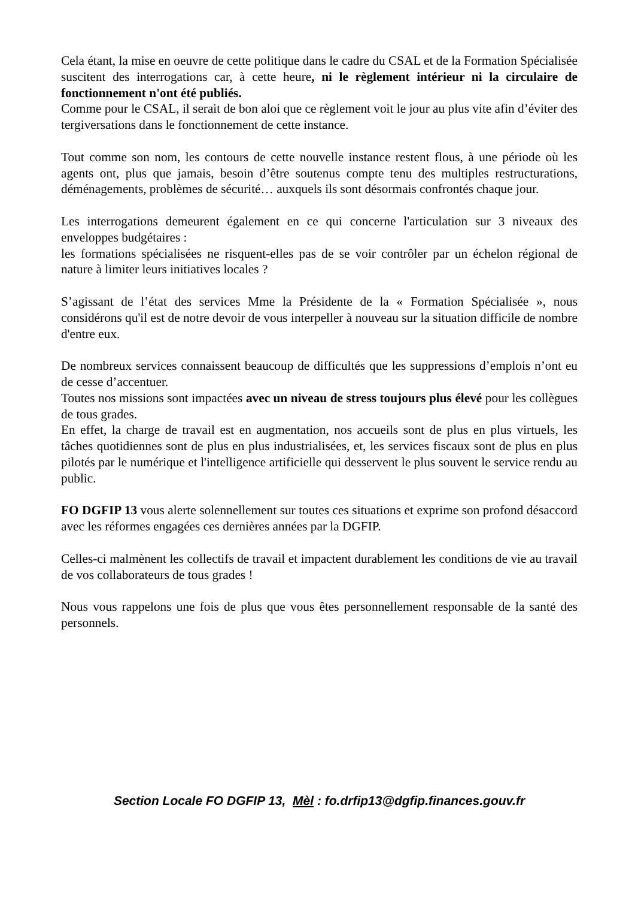Cela étant, la mise en oeuvre de cette politique dans le cadre du CSAL et de la Formation Spécialisée suscitent des interrogations car, à cette heure, ni le règlement intérieur ni la circulaire de fonctionnement n'ont été publiés.
Comme pour le CSAL, il serait de bon aloi que ce règlement voit le jour au plus vite afin d’éviter des tergiversations dans le fonctionnement de cette instance.
Tout comme son nom, les contours de cette nouvelle instance restent flous, à une période où les agents ont, plus que jamais, besoin d’être soutenus compte tenu des multiples restructurations, déménagements, problèmes de sécurité… auxquels ils sont désormais confrontés chaque jour.
Les interrogations demeurent également en ce qui concerne l'articulation sur 3 niveaux des enveloppes budgétaires :
les formations spécialisées ne risquent-elles pas de se voir contrôler par un échelon régional de nature à limiter leurs initiatives locales ?
S’agissant de l’état des services Mme la Présidente de la « Formation Spécialisée », nous considérons qu'il est de notre devoir de vous interpeller à nouveau sur la situation difficile de nombre d'entre eux.
De nombreux services connaissent beaucoup de difficultés que les suppressions d’emplois n’ont eu de cesse d’accentuer.
Toutes nos missions sont impactées avec un niveau de stress toujours plus élevé pour les collègues de tous grades.
En effet, la charge de travail est en augmentation, nos accueils sont de plus en plus virtuels, les tâches quotidiennes sont de plus en plus industrialisées, et, les services fiscaux sont de plus en plus pilotés par le numérique et l'intelligence artificielle qui desservent le plus souvent le service rendu au public.
FO DGFIP 13 vous alerte solennellement sur toutes ces situations et exprime son profond désaccord avec les réformes engagées ces dernières années par la DGFIP.
Celles-ci malmènent les collectifs de travail et impactent durablement les conditions de vie au travail de vos collaborateurs de tous grades !
Nous vous rappelons une fois de plus que vous êtes personnellement responsable de la santé des personnels.
Section Locale FO DGFIP 13, Mèl : fo.drfip13@dgfip.finances.gouv.fr